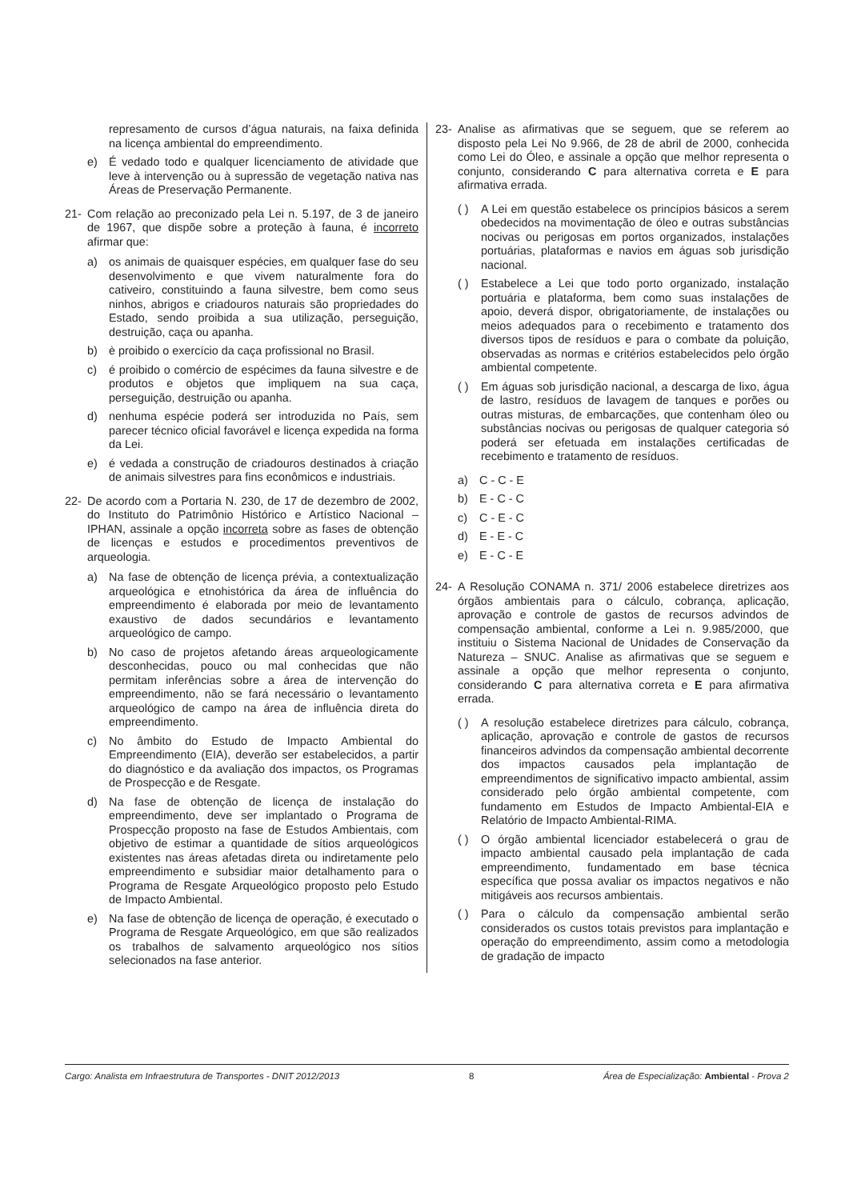represamento de cursos d’água naturais, na faixa definida na licença ambiental do empreendimento.
e) É vedado todo e qualquer licenciamento de atividade que leve à intervenção ou à supressão de vegetação nativa nas Áreas de Preservação Permanente.
21- Com relação ao preconizado pela Lei n. 5.197, de 3 de janeiro de 1967, que dispõe sobre a proteção à fauna, é incorreto afirmar que:
a) os animais de quaisquer espécies, em qualquer fase do seu desenvolvimento e que vivem naturalmente fora do cativeiro, constituindo a fauna silvestre, bem como seus ninhos, abrigos e criadouros naturais são propriedades do Estado, sendo proibida a sua utilização, perseguição, destruição, caça ou apanha.
b) è proibido o exercício da caça profissional no Brasil.
c) é proibido o comércio de espécimes da fauna silvestre e de produtos e objetos que impliquem na sua caça, perseguição, destruição ou apanha.
d) nenhuma espécie poderá ser introduzida no País, sem parecer técnico oficial favorável e licença expedida na forma da Lei.
e) é vedada a construção de criadouros destinados à criação de animais silvestres para fins econômicos e industriais.
22- De acordo com a Portaria N. 230, de 17 de dezembro de 2002, do Instituto do Patrimônio Histórico e Artístico Nacional – IPHAN, assinale a opção incorreta sobre as fases de obtenção de licenças e estudos e procedimentos preventivos de arqueologia.
a) Na fase de obtenção de licença prévia, a contextualização arqueológica e etnohistórica da área de influência do empreendimento é elaborada por meio de levantamento exaustivo de dados secundários e levantamento arqueológico de campo.
b) No caso de projetos afetando áreas arqueologicamente desconhecidas, pouco ou mal conhecidas que não permitam inferências sobre a área de intervenção do empreendimento, não se fará necessário o levantamento arqueológico de campo na área de influência direta do empreendimento.
c) No âmbito do Estudo de Impacto Ambiental do Empreendimento (EIA), deverão ser estabelecidos, a partir do diagnóstico e da avaliação dos impactos, os Programas de Prospecção e de Resgate.
d) Na fase de obtenção de licença de instalação do empreendimento, deve ser implantado o Programa de Prospecção proposto na fase de Estudos Ambientais, com objetivo de estimar a quantidade de sítios arqueológicos existentes nas áreas afetadas direta ou indiretamente pelo empreendimento e subsidiar maior detalhamento para o Programa de Resgate Arqueológico proposto pelo Estudo de Impacto Ambiental.
e) Na fase de obtenção de licença de operação, é executado o Programa de Resgate Arqueológico, em que são realizados os trabalhos de salvamento arqueológico nos sítios selecionados na fase anterior.
23- Analise as afirmativas que se seguem, que se referem ao disposto pela Lei No 9.966, de 28 de abril de 2000, conhecida como Lei do Óleo, e assinale a opção que melhor representa o conjunto, considerando C para alternativa correta e E para afirmativa errada.
( ) A Lei em questão estabelece os princípios básicos a serem obedecidos na movimentação de óleo e outras substâncias nocivas ou perigosas em portos organizados, instalações portuárias, plataformas e navios em águas sob jurisdição nacional.
( ) Estabelece a Lei que todo porto organizado, instalação portuária e plataforma, bem como suas instalações de apoio, deverá dispor, obrigatoriamente, de instalações ou meios adequados para o recebimento e tratamento dos diversos tipos de resíduos e para o combate da poluição, observadas as normas e critérios estabelecidos pelo órgão ambiental competente.
( ) Em águas sob jurisdição nacional, a descarga de lixo, água de lastro, resíduos de lavagem de tanques e porões ou outras misturas, de embarcações, que contenham óleo ou substâncias nocivas ou perigosas de qualquer categoria só poderá ser efetuada em instalações certificadas de recebimento e tratamento de resíduos.
a) C - C - E
b) E - C - C
c) C - E - C
d) E - E - C
e) E - C - E
24- A Resolução CONAMA n. 371/ 2006 estabelece diretrizes aos órgãos ambientais para o cálculo, cobrança, aplicação, aprovação e controle de gastos de recursos advindos de compensação ambiental, conforme a Lei n. 9.985/2000, que instituiu o Sistema Nacional de Unidades de Conservação da Natureza – SNUC. Analise as afirmativas que se seguem e assinale a opção que melhor representa o conjunto, considerando C para alternativa correta e E para afirmativa errada.
( ) A resolução estabelece diretrizes para cálculo, cobrança, aplicação, aprovação e controle de gastos de recursos financeiros advindos da compensação ambiental decorrente dos impactos causados pela implantação de empreendimentos de significativo impacto ambiental, assim considerado pelo órgão ambiental competente, com fundamento em Estudos de Impacto Ambiental-EIA e Relatório de Impacto Ambiental-RIMA.
( ) O órgão ambiental licenciador estabelecerá o grau de impacto ambiental causado pela implantação de cada empreendimento, fundamentado em base técnica específica que possa avaliar os impactos negativos e não mitigáveis aos recursos ambientais.
( ) Para o cálculo da compensação ambiental serão considerados os custos totais previstos para implantação e operação do empreendimento, assim como a metodologia de gradação de impacto
Cargo: Analista em Infraestrutura de Transportes - DNIT 2012/2013 8 Área de Especialização: Ambiental - Prova 2